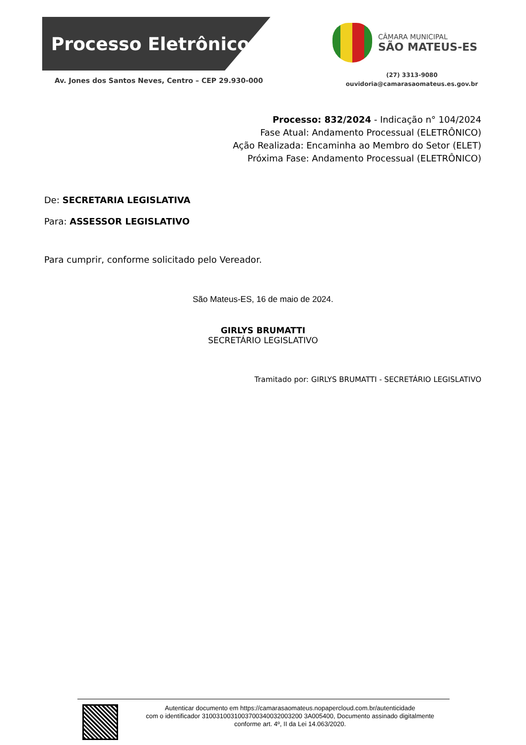Processo Eletrônico
Av. Jones dos Santos Neves, Centro – CEP 29.930-000
CÂMARA MUNICIPAL
SÃO MATEUS-ES
(27) 3313-9080
ouvidoria@camarasaomateus.es.gov.br
Processo: 832/2024 - Indicação n° 104/2024
Fase Atual: Andamento Processual (ELETRÔNICO)
Ação Realizada: Encaminha ao Membro do Setor (ELET)
Próxima Fase: Andamento Processual (ELETRÔNICO)
De: SECRETARIA LEGISLATIVA
Para: ASSESSOR LEGISLATIVO
Para cumprir, conforme solicitado pelo Vereador.
São Mateus-ES, 16 de maio de 2024.
GIRLYS BRUMATTI
SECRETÁRIO LEGISLATIVO
Tramitado por: GIRLYS BRUMATTI - SECRETÁRIO LEGISLATIVO
Autenticar documento em https://camarasaomateus.nopapercloud.com.br/autenticidade
com o identificador 3100310031003700340032003200 3A005400, Documento assinado digitalmente
conforme art. 4º, II da Lei 14.063/2020.